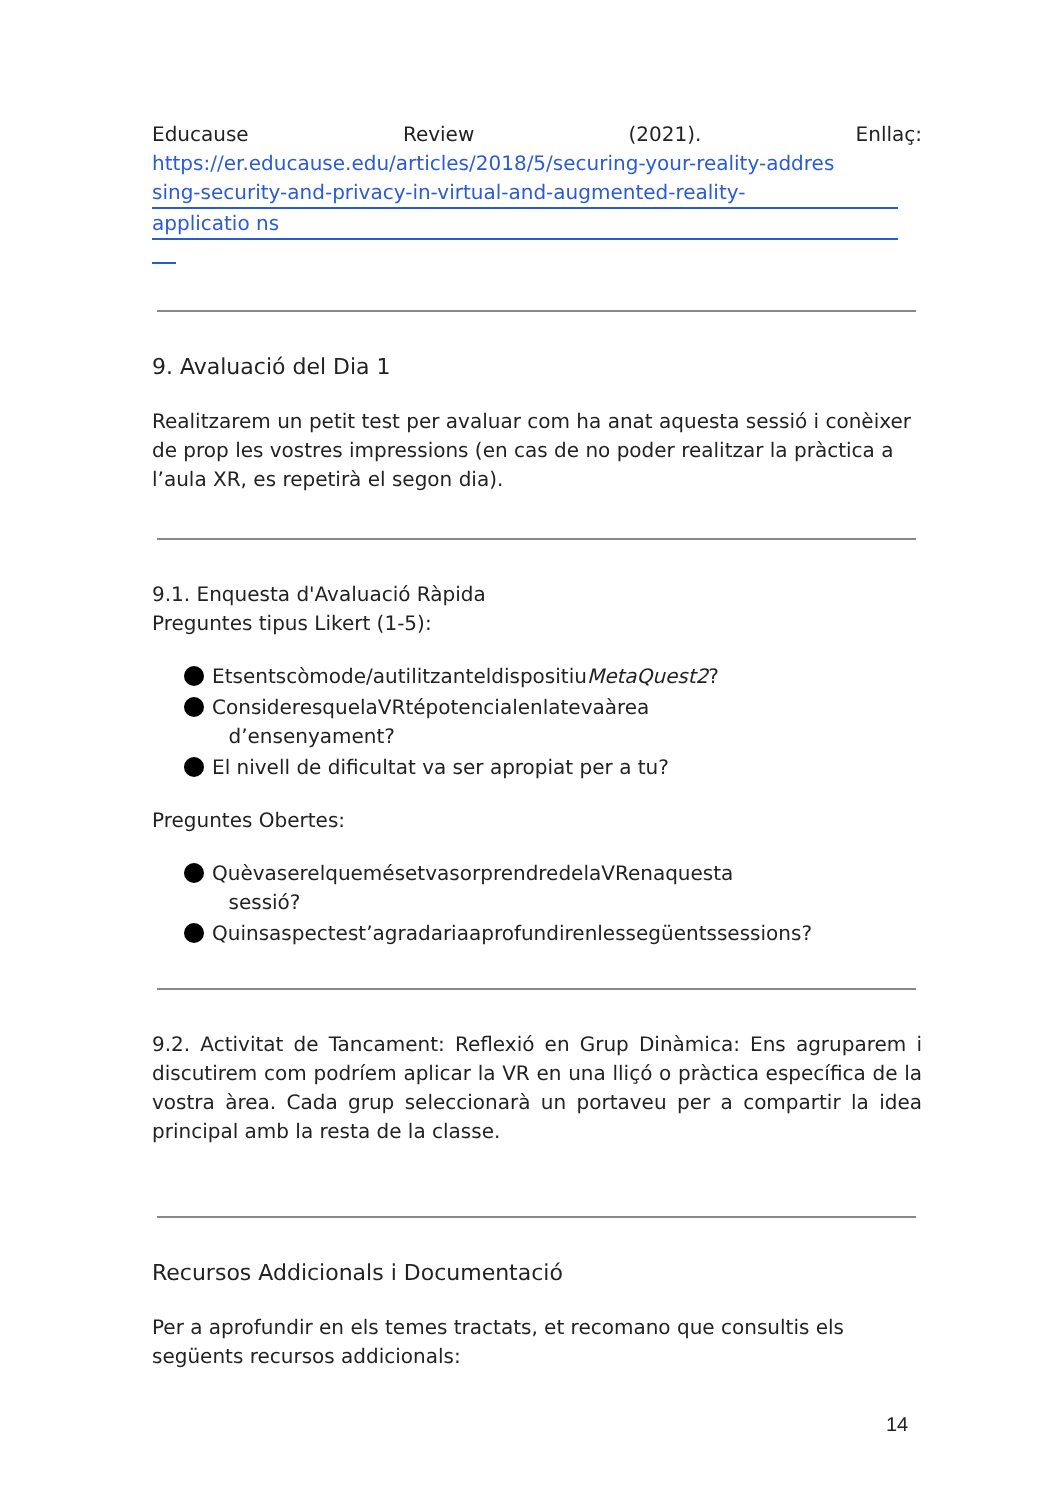Educause Review (2021). Enllaç:
https://er.educause.edu/articles/2018/5/securing-your-reality-addres
sing-security-and-privacy-in-virtual-and-augmented-reality-
applicatio ns
9. Avaluació del Dia 1
Realitzarem un petit test per avaluar com ha anat aquesta sessió i conèixer de prop les vostres impressions (en cas de no poder realitzar la pràctica a l’aula XR, es repetirà el segon dia).
9.1. Enquesta d'Avaluació Ràpida
Preguntes tipus Likert (1-5):
Etsentscòmode/autilitzanteldispositiuMetaQuest2?
ConsideresquelaVRtépotencialenlatevaàrea
d’ensenyament?
El nivell de dificultat va ser apropiat per a tu?
Preguntes Obertes:
QuèvaserelquemésetvasorprendredelaVRenaquesta
sessió?
Quinsaspectest’agradariaaprofundirenlessegüentssessions?
9.2. Activitat de Tancament: Reflexió en Grup Dinàmica: Ens agruparem i discutirem com podríem aplicar la VR en una lliçó o pràctica específica de la vostra àrea. Cada grup seleccionarà un portaveu per a compartir la idea principal amb la resta de la classe.
Recursos Addicionals i Documentació
Per a aprofundir en els temes tractats, et recomano que consultis els següents recursos addicionals:
14